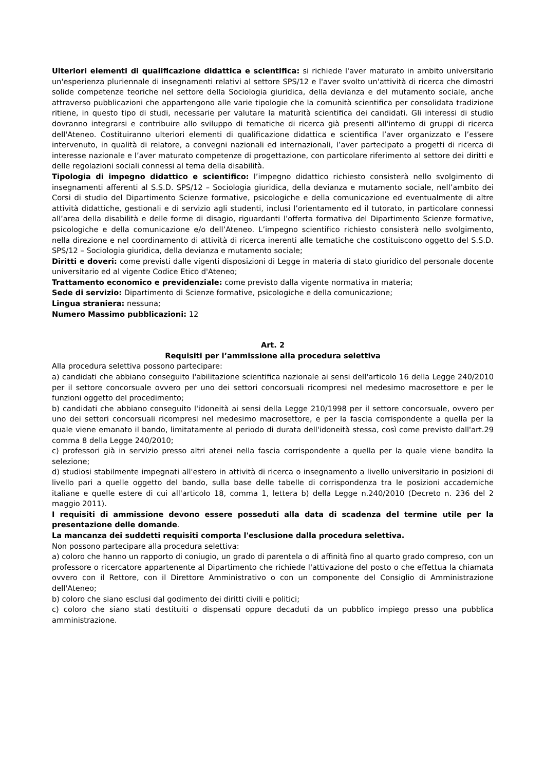Ulteriori elementi di qualificazione didattica e scientifica: si richiede l'aver maturato in ambito universitario un'esperienza pluriennale di insegnamenti relativi al settore SPS/12 e l'aver svolto un'attività di ricerca che dimostri solide competenze teoriche nel settore della Sociologia giuridica, della devianza e del mutamento sociale, anche attraverso pubblicazioni che appartengono alle varie tipologie che la comunità scientifica per consolidata tradizione ritiene, in questo tipo di studi, necessarie per valutare la maturità scientifica dei candidati. Gli interessi di studio dovranno integrarsi e contribuire allo sviluppo di tematiche di ricerca già presenti all'interno di gruppi di ricerca dell'Ateneo. Costituiranno ulteriori elementi di qualificazione didattica e scientifica l’aver organizzato e l’essere intervenuto, in qualità di relatore, a convegni nazionali ed internazionali, l’aver partecipato a progetti di ricerca di interesse nazionale e l’aver maturato competenze di progettazione, con particolare riferimento al settore dei diritti e delle regolazioni sociali connessi al tema della disabilità.
Tipologia di impegno didattico e scientifico: l’impegno didattico richiesto consisterà nello svolgimento di insegnamenti afferenti al S.S.D. SPS/12 – Sociologia giuridica, della devianza e mutamento sociale, nell’ambito dei Corsi di studio del Dipartimento Scienze formative, psicologiche e della comunicazione ed eventualmente di altre attività didattiche, gestionali e di servizio agli studenti, inclusi l’orientamento ed il tutorato, in particolare connessi all’area della disabilità e delle forme di disagio, riguardanti l’offerta formativa del Dipartimento Scienze formative, psicologiche e della comunicazione e/o dell’Ateneo. L’impegno scientifico richiesto consisterà nello svolgimento, nella direzione e nel coordinamento di attività di ricerca inerenti alle tematiche che costituiscono oggetto del S.S.D. SPS/12 – Sociologia giuridica, della devianza e mutamento sociale;
Diritti e doveri: come previsti dalle vigenti disposizioni di Legge in materia di stato giuridico del personale docente universitario ed al vigente Codice Etico d'Ateneo;
Trattamento economico e previdenziale: come previsto dalla vigente normativa in materia;
Sede di servizio: Dipartimento di Scienze formative, psicologiche e della comunicazione;
Lingua straniera: nessuna;
Numero Massimo pubblicazioni: 12
Art. 2
Requisiti per l’ammissione alla procedura selettiva
Alla procedura selettiva possono partecipare:
a) candidati che abbiano conseguito l'abilitazione scientifica nazionale ai sensi dell'articolo 16 della Legge 240/2010 per il settore concorsuale ovvero per uno dei settori concorsuali ricompresi nel medesimo macrosettore e per le funzioni oggetto del procedimento;
b) candidati che abbiano conseguito l'idoneità ai sensi della Legge 210/1998 per il settore concorsuale, ovvero per uno dei settori concorsuali ricompresi nel medesimo macrosettore, e per la fascia corrispondente a quella per la quale viene emanato il bando, limitatamente al periodo di durata dell'idoneità stessa, così come previsto dall'art.29 comma 8 della Legge 240/2010;
c) professori già in servizio presso altri atenei nella fascia corrispondente a quella per la quale viene bandita la selezione;
d) studiosi stabilmente impegnati all'estero in attività di ricerca o insegnamento a livello universitario in posizioni di livello pari a quelle oggetto del bando, sulla base delle tabelle di corrispondenza tra le posizioni accademiche italiane e quelle estere di cui all'articolo 18, comma 1, lettera b) della Legge n.240/2010 (Decreto n. 236 del 2 maggio 2011).
I requisiti di ammissione devono essere posseduti alla data di scadenza del termine utile per la presentazione delle domande.
La mancanza dei suddetti requisiti comporta l'esclusione dalla procedura selettiva.
Non possono partecipare alla procedura selettiva:
a) coloro che hanno un rapporto di coniugio, un grado di parentela o di affinità fino al quarto grado compreso, con un professore o ricercatore appartenente al Dipartimento che richiede l'attivazione del posto o che effettua la chiamata ovvero con il Rettore, con il Direttore Amministrativo o con un componente del Consiglio di Amministrazione dell'Ateneo;
b) coloro che siano esclusi dal godimento dei diritti civili e politici;
c) coloro che siano stati destituiti o dispensati oppure decaduti da un pubblico impiego presso una pubblica amministrazione.